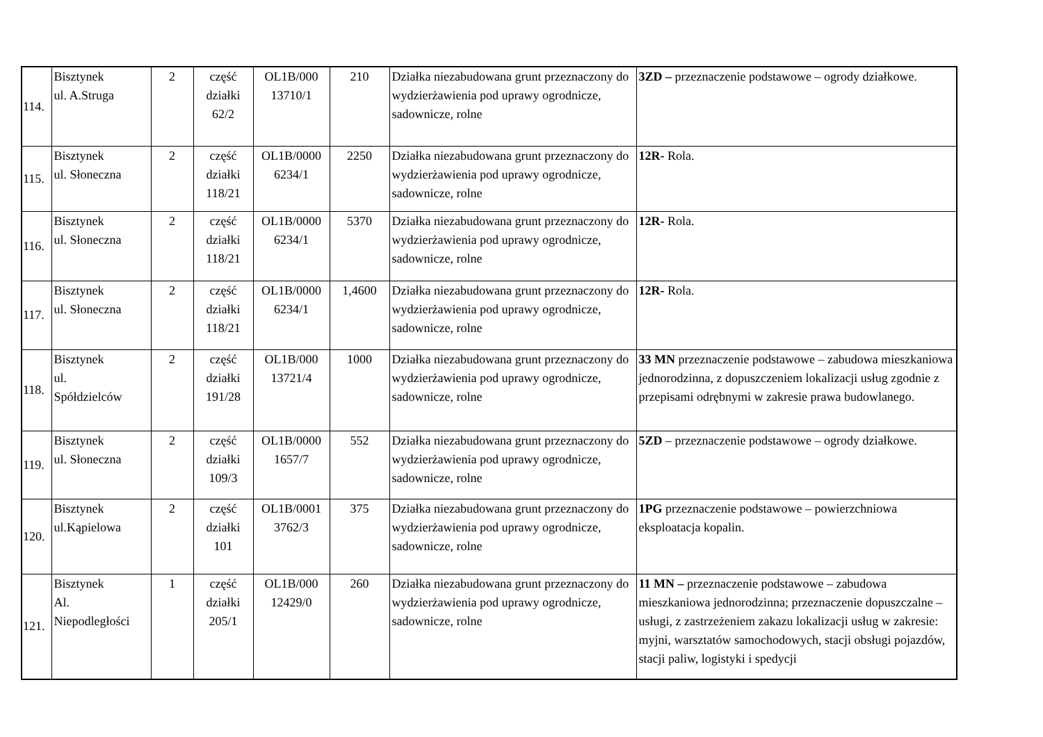| 114. | Bisztynek ul. A.Struga | 2 | część działki 62/2 | OL1B/000 13710/1 | 210 | Działka niezabudowana grunt przeznaczony do wydzierżawienia pod uprawy ogrodnicze, sadownicze, rolne | 3ZD – przeznaczenie podstawowe – ogrody działkowe. |
| 115. | Bisztynek ul. Słoneczna | 2 | część działki 118/21 | OL1B/0000 6234/1 | 2250 | Działka niezabudowana grunt przeznaczony do wydzierżawienia pod uprawy ogrodnicze, sadownicze, rolne | 12R- Rola. |
| 116. | Bisztynek ul. Słoneczna | 2 | część działki 118/21 | OL1B/0000 6234/1 | 5370 | Działka niezabudowana grunt przeznaczony do wydzierżawienia pod uprawy ogrodnicze, sadownicze, rolne | 12R- Rola. |
| 117. | Bisztynek ul. Słoneczna | 2 | część działki 118/21 | OL1B/0000 6234/1 | 1,4600 | Działka niezabudowana grunt przeznaczony do wydzierżawienia pod uprawy ogrodnicze, sadownicze, rolne | 12R- Rola. |
| 118. | Bisztynek ul. Spółdzielców | 2 | część działki 191/28 | OL1B/000 13721/4 | 1000 | Działka niezabudowana grunt przeznaczony do wydzierżawienia pod uprawy ogrodnicze, sadownicze, rolne | 33 MN przeznaczenie podstawowe – zabudowa mieszkaniowa jednorodzinna, z dopuszczeniem lokalizacji usług zgodnie z przepisami odrębnymi w zakresie prawa budowlanego. |
| 119. | Bisztynek ul. Słoneczna | 2 | część działki 109/3 | OL1B/0000 1657/7 | 552 | Działka niezabudowana grunt przeznaczony do wydzierżawienia pod uprawy ogrodnicze, sadownicze, rolne | 5ZD – przeznaczenie podstawowe – ogrody działkowe. |
| 120. | Bisztynek ul.Kąpielowa | 2 | część działki 101 | OL1B/0001 3762/3 | 375 | Działka niezabudowana grunt przeznaczony do wydzierżawienia pod uprawy ogrodnicze, sadownicze, rolne | 1PG przeznaczenie podstawowe – powierzchniowa eksploatacja kopalin. |
| 121. | Bisztynek Al. Niepodległości | 1 | część działki 205/1 | OL1B/000 12429/0 | 260 | Działka niezabudowana grunt przeznaczony do wydzierżawienia pod uprawy ogrodnicze, sadownicze, rolne | 11 MN – przeznaczenie podstawowe – zabudowa mieszkaniowa jednorodzinna; przeznaczenie dopuszczalne – usługi, z zastrzeżeniem zakazu lokalizacji usług w zakresie: myjni, warsztatów samochodowych, stacji obsługi pojazdów, stacji paliw, logistyki i spedycji |